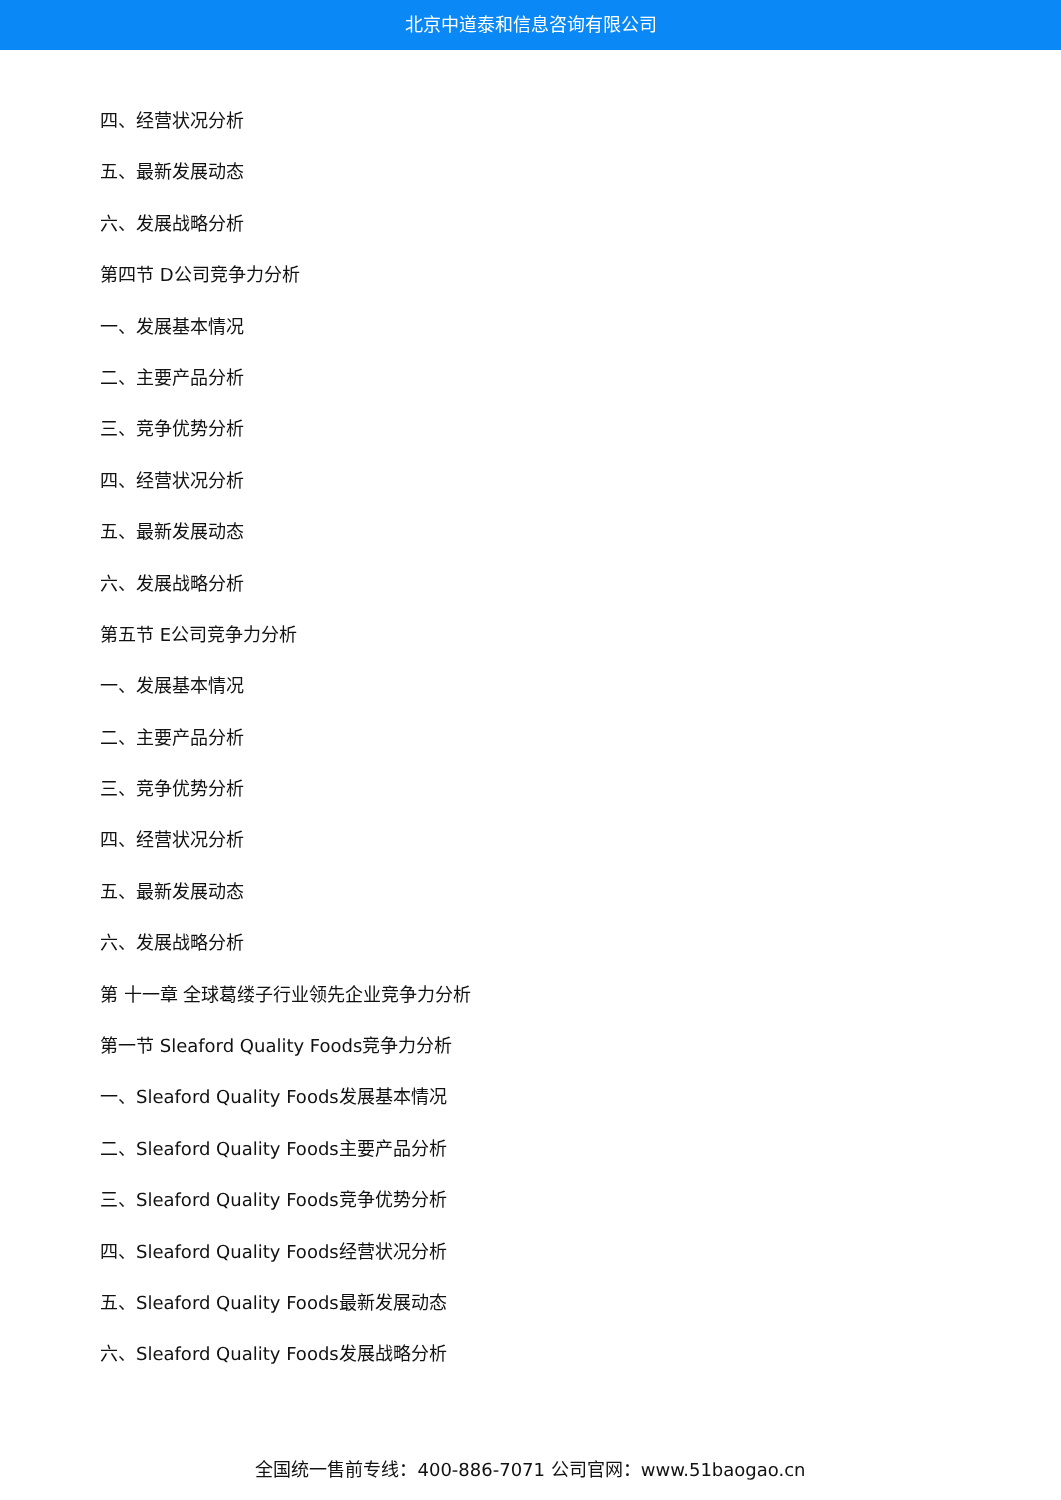北京中道泰和信息咨询有限公司
四、经营状况分析
五、最新发展动态
六、发展战略分析
第四节 D公司竞争力分析
一、发展基本情况
二、主要产品分析
三、竞争优势分析
四、经营状况分析
五、最新发展动态
六、发展战略分析
第五节 E公司竞争力分析
一、发展基本情况
二、主要产品分析
三、竞争优势分析
四、经营状况分析
五、最新发展动态
六、发展战略分析
第 十一章 全球葛缕子行业领先企业竞争力分析
第一节 Sleaford Quality Foods竞争力分析
一、Sleaford Quality Foods发展基本情况
二、Sleaford Quality Foods主要产品分析
三、Sleaford Quality Foods竞争优势分析
四、Sleaford Quality Foods经营状况分析
五、Sleaford Quality Foods最新发展动态
六、Sleaford Quality Foods发展战略分析
全国统一售前专线：400-886-7071 公司官网：www.51baogao.cn